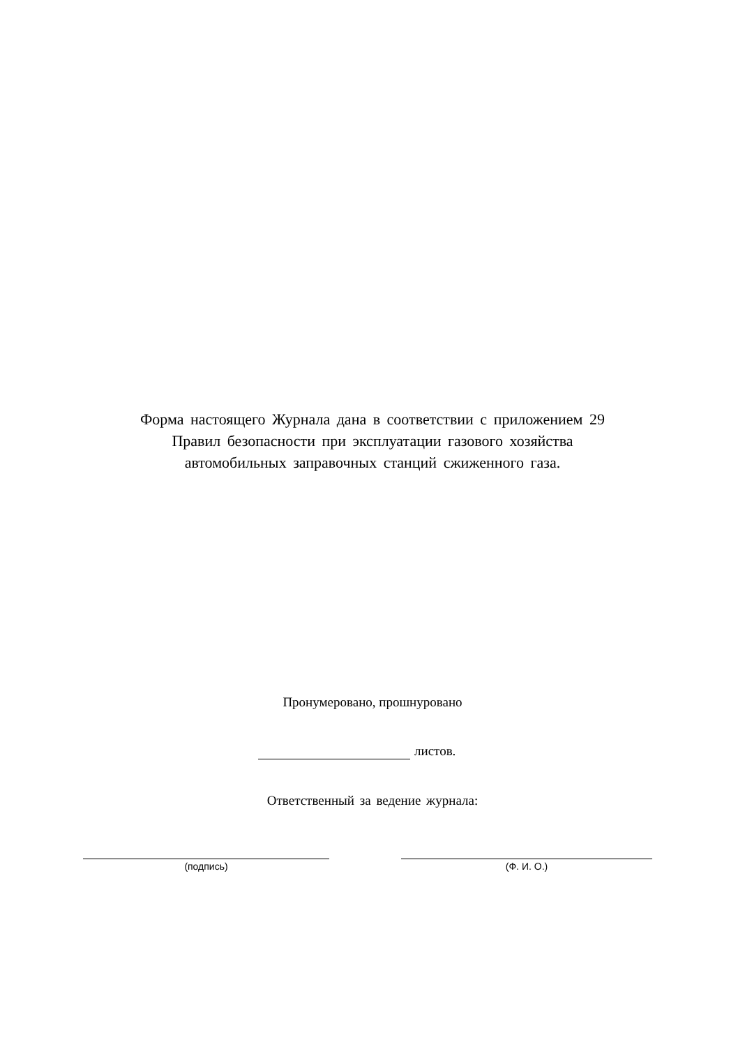Форма настоящего Журнала дана в соответствии с приложением 29
Правил безопасности при эксплуатации газового хозяйства
автомобильных заправочных станций сжиженного газа.
Пронумеровано, прошнуровано
листов.
Ответственный за ведение журнала:
(подпись) (Ф. И. О.)